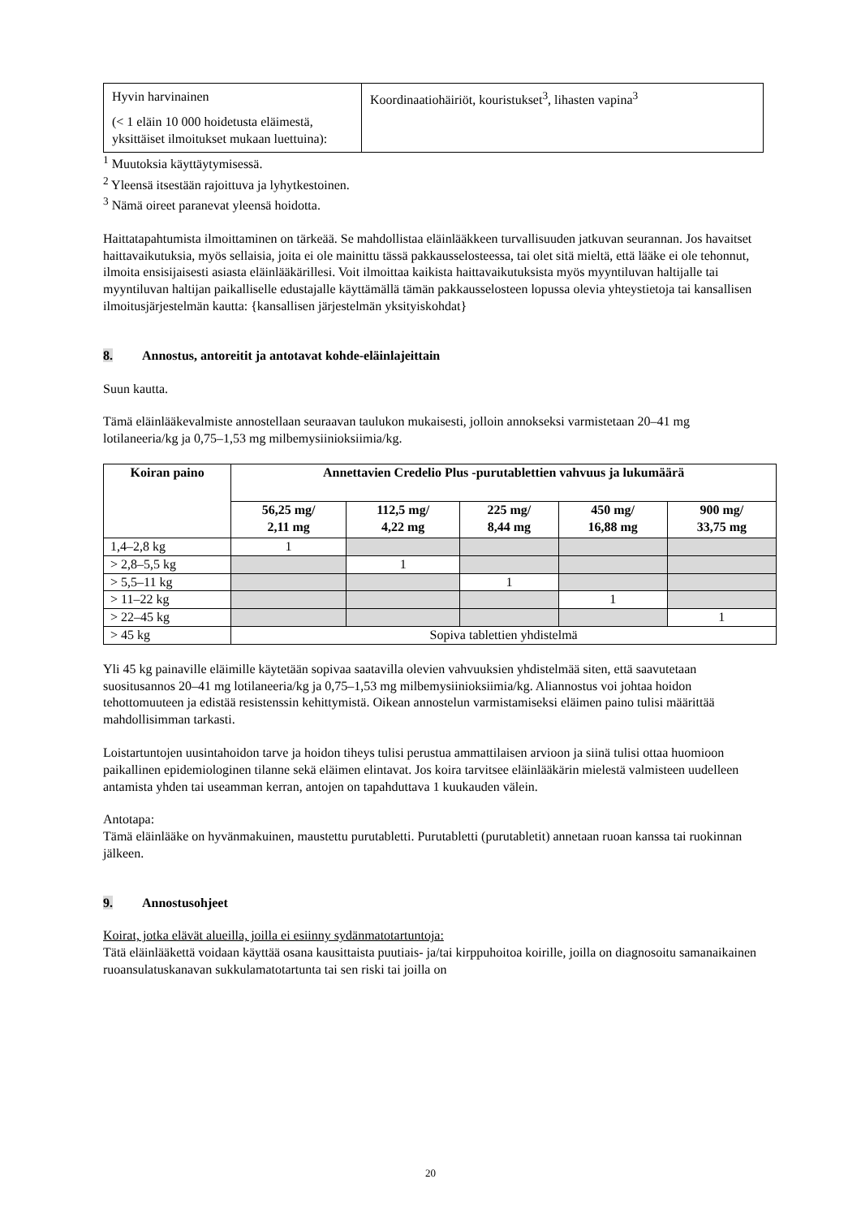| Hyvin harvinainen (< 1 eläin 10 000 hoidetusta eläimestä, yksittäiset ilmoitukset mukaan luettuina): | Koordinaatiohäiriöt, kouristukset<sup>3</sup>, lihasten vapina<sup>3</sup> |
<sup>1</sup> Muutoksia käyttäytymisessä.
<sup>2</sup> Yleensä itsestään rajoittuva ja lyhytkestoinen.
<sup>3</sup> Nämä oireet paranevat yleensä hoidotta.
Haittatapahtumista ilmoittaminen on tärkeää. Se mahdollistaa eläinlääkkeen turvallisuuden jatkuvan seurannan. Jos havaitset haittavaikutuksia, myös sellaisia, joita ei ole mainittu tässä pakkausselosteessa, tai olet sitä mieltä, että lääke ei ole tehonnut, ilmoita ensisijaisesti asiasta eläinlääkärillesi. Voit ilmoittaa kaikista haittavaikutuksista myös myyntiluvan haltijalle tai myyntiluvan haltijan paikalliselle edustajalle käyttämällä tämän pakkausselosteen lopussa olevia yhteystietoja tai kansallisen ilmoitusjärjestelmän kautta: {kansallisen järjestelmän yksityiskohdat}
8. Annostus, antoreitit ja antotavat kohde-eläinlajeittain
Suun kautta.
Tämä eläinlääkevalmiste annostellaan seuraavan taulukon mukaisesti, jolloin annokseksi varmistetaan 20–41 mg lotilaneeria/kg ja 0,75–1,53 mg milbemysiinioksiimia/kg.
| Koiran paino | Annettavien Credelio Plus -purutablettien vahvuus ja lukumäärä | | | | |
| --- | --- | --- | --- | --- | --- |
| | 56,25 mg/ 2,11 mg | 112,5 mg/ 4,22 mg | 225 mg/ 8,44 mg | 450 mg/ 16,88 mg | 900 mg/ 33,75 mg |
| 1,4–2,8 kg | 1 | | | | |
| > 2,8–5,5 kg | | 1 | | | |
| > 5,5–11 kg | | | 1 | | |
| > 11–22 kg | | | | 1 | |
| > 22–45 kg | | | | | 1 |
| > 45 kg | Sopiva tablettien yhdistelmä | | | | |
Yli 45 kg painaville eläimille käytetään sopivaa saatavilla olevien vahvuuksien yhdistelmää siten, että saavutetaan suositusannos 20–41 mg lotilaneeria/kg ja 0,75–1,53 mg milbemysiinioksiimia/kg. Aliannostus voi johtaa hoidon tehottomuuteen ja edistää resistenssin kehittymistä. Oikean annostelun varmistamiseksi eläimen paino tulisi määrittää mahdollisimman tarkasti.
Loistartuntojen uusintahoidon tarve ja hoidon tiheys tulisi perustua ammattilaisen arvioon ja siinä tulisi ottaa huomioon paikallinen epidemiologinen tilanne sekä eläimen elintavat. Jos koira tarvitsee eläinlääkärin mielestä valmisteen uudelleen antamista yhden tai useamman kerran, antojen on tapahduttava 1 kuukauden välein.
Antotapa:
Tämä eläinlääke on hyvänmakuinen, maustettu purutabletti. Purutabletti (purutabletit) annetaan ruoan kanssa tai ruokinnan jälkeen.
9. Annostusohjeet
Koirat, jotka elävät alueilla, joilla ei esiinny sydänmatotartuntoja:
Tätä eläinlääkettä voidaan käyttää osana kausittaista puutiais- ja/tai kirppuhoitoa koirille, joilla on diagnosoitu samanaikainen ruoansulatuskanavan sukkulamatotartunta tai sen riski tai joilla on
20